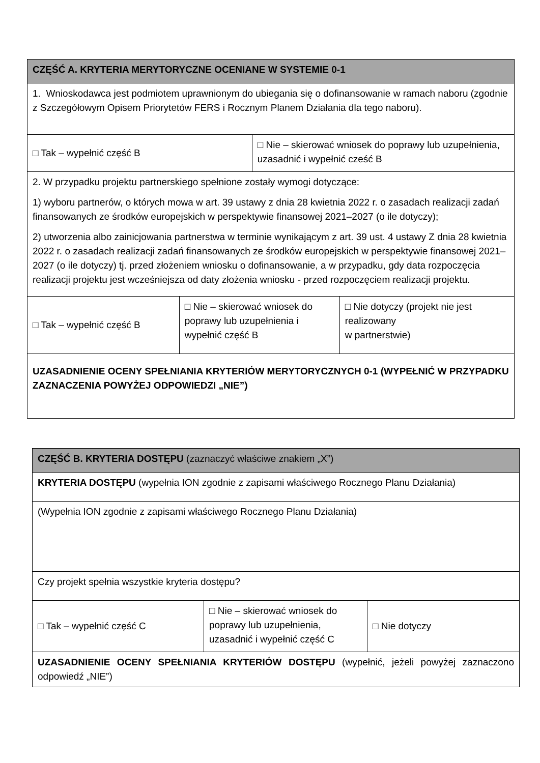| CZĘŚĆ A. KRYTERIA MERYTORYCZNE OCENIANE W SYSTEMIE 0-1 | | | |
| 1. Wnioskodawca jest podmiotem uprawnionym do ubiegania się o dofinansowanie w ramach naboru (zgodnie z Szczegółowym Opisem Priorytetów FERS i Rocznym Planem Działania dla tego naboru). | | | |
| □ Tak – wypełnić część B | | □ Nie – skierować wniosek do poprawy lub uzupełnienia, uzasadnić i wypełnić cześć B | |
| 2. W przypadku projektu partnerskiego spełnione zostały wymogi dotyczące: 1) wyboru partnerów, o których mowa w art. 39 ustawy z dnia 28 kwietnia 2022 r. o zasadach realizacji zadań finansowanych ze środków europejskich w perspektywie finansowej 2021–2027 (o ile dotyczy); 2) utworzenia albo zainicjowania partnerstwa w terminie wynikającym z art. 39 ust. 4 ustawy Z dnia 28 kwietnia 2022 r. o zasadach realizacji zadań finansowanych ze środków europejskich w perspektywie finansowej 2021–2027 (o ile dotyczy) tj. przed złożeniem wniosku o dofinansowanie, a w przypadku, gdy data rozpoczęcia realizacji projektu jest wcześniejsza od daty złożenia wniosku - przed rozpoczęciem realizacji projektu. | | | |
| □ Tak – wypełnić część B | □ Nie – skierować wniosek do poprawy lub uzupełnienia i wypełnić część B | | □ Nie dotyczy (projekt nie jest realizowany w partnerstwie) |
| UZASADNIENIE OCENY SPEŁNIANIA KRYTERIÓW MERYTORYCZNYCH 0-1 (WYPEŁNIĆ W PRZYPADKU ZAZNACZENIA POWYŻEJ ODPOWIEDZI „NIE”) | | | |
| CZĘŚĆ B. KRYTERIA DOSTĘPU (zaznaczyć właściwe znakiem „X”) | | |
| KRYTERIA DOSTĘPU (wypełnia ION zgodnie z zapisami właściwego Rocznego Planu Działania) | | |
| (Wypełnia ION zgodnie z zapisami właściwego Rocznego Planu Działania) | | |
| Czy projekt spełnia wszystkie kryteria dostępu? | | |
| □ Tak – wypełnić część C | □ Nie – skierować wniosek do poprawy lub uzupełnienia, uzasadnić i wypełnić część C | □ Nie dotyczy |
| UZASADNIENIE OCENY SPEŁNIANIA KRYTERIÓW DOSTĘPU (wypełnić, jeżeli powyżej zaznaczono odpowiedź „NIE”) | | |